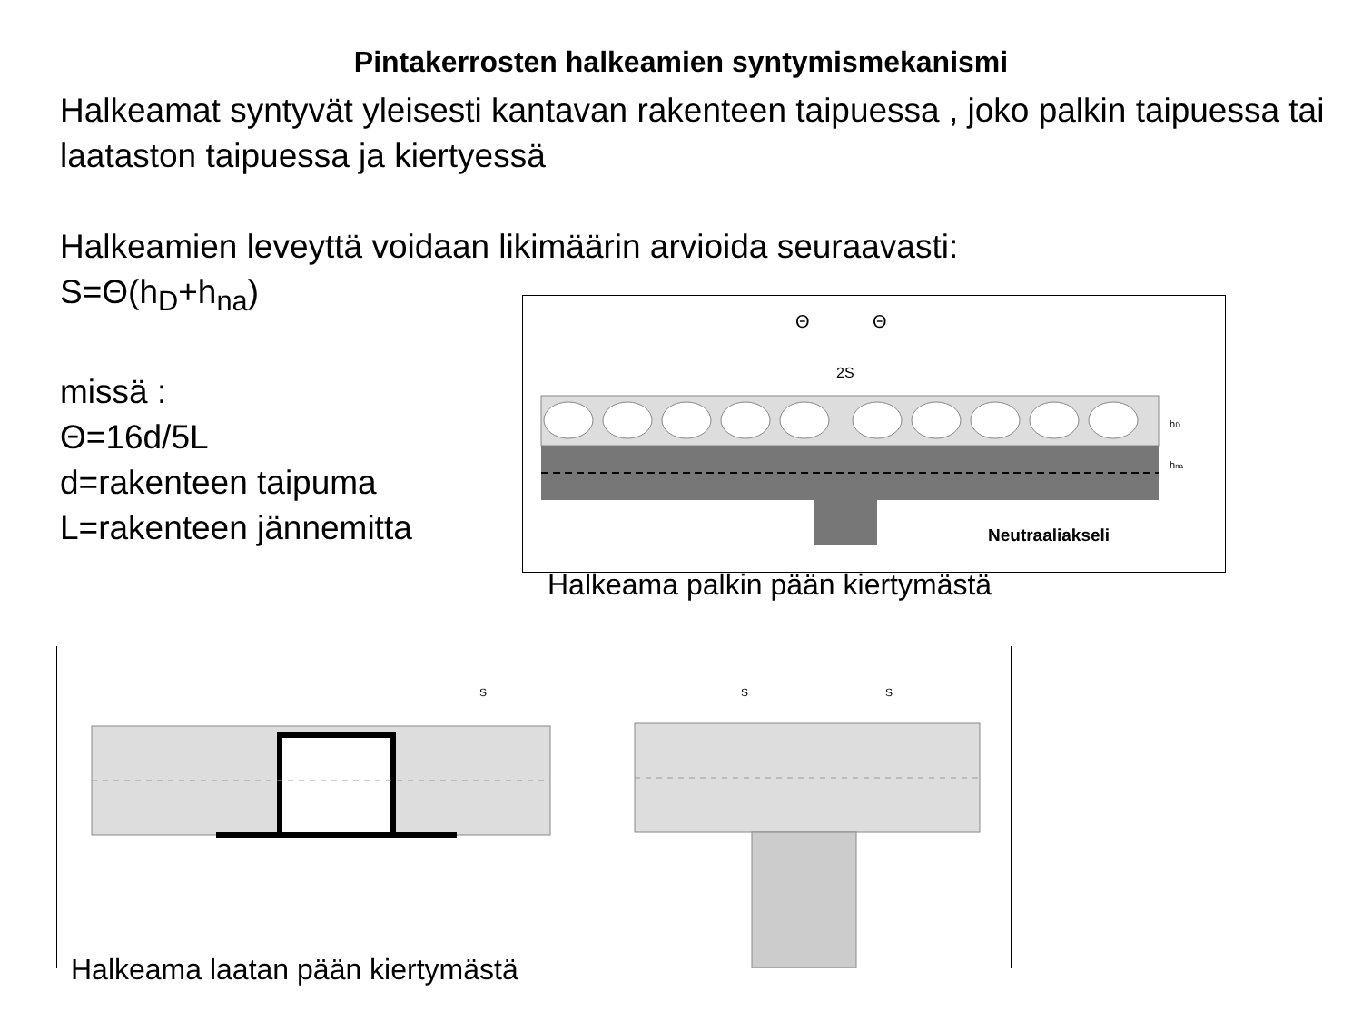Pintakerrosten halkeamien syntymismekanismi
Halkeamat syntyvät yleisesti kantavan rakenteen taipuessa , joko palkin taipuessa tai laataston taipuessa ja kiertyessä
Halkeamien leveyttä voidaan likimäärin arvioida seuraavasti:
S=Θ(h<sub>D</sub>+h<sub>na</sub>)
missä :
Θ=16d/5L
d=rakenteen taipuma
L=rakenteen jännemitta
Θ
Θ
2S
hD
hna
Neutraaliakseli
Halkeama palkin pään kiertymästä
S
S
S
Halkeama laatan pään kiertymästä